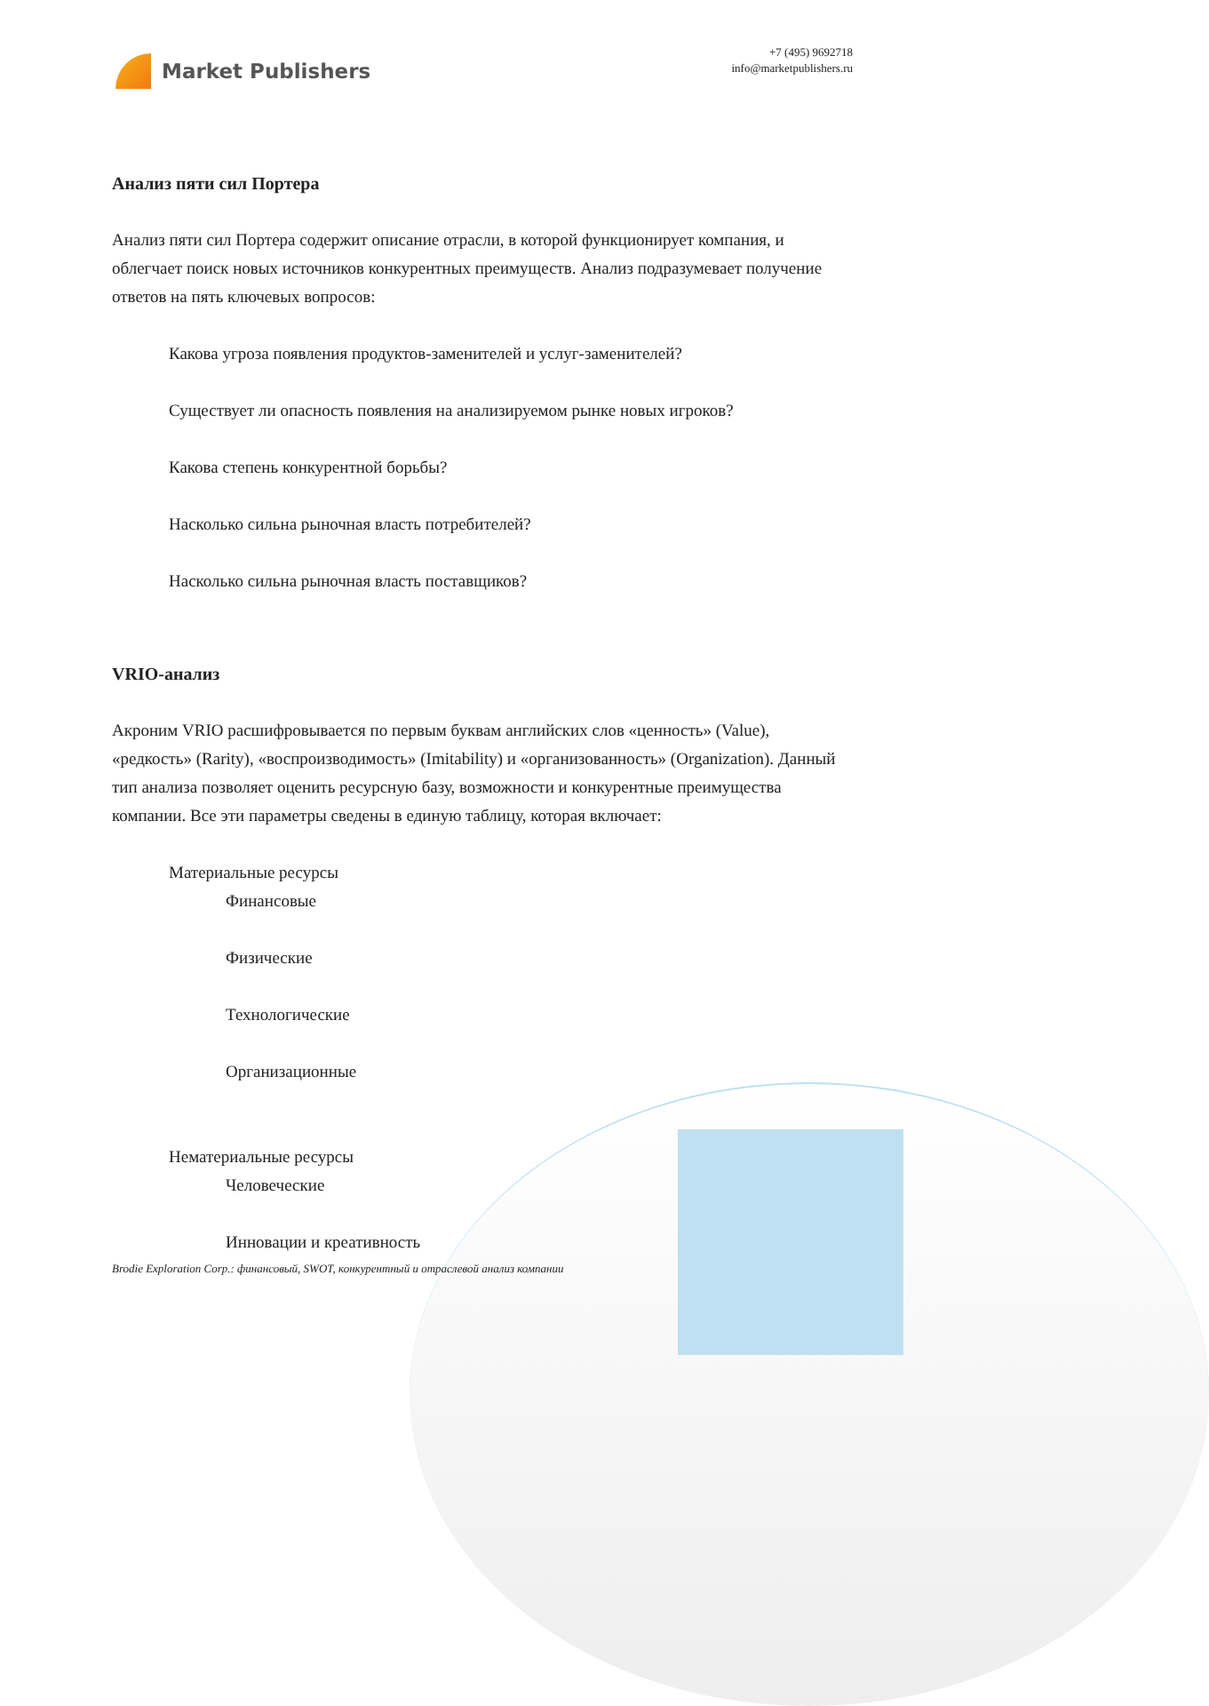Market Publishers
+7 (495) 9692718
info@marketpublishers.ru
Анализ пяти сил Портера
Анализ пяти сил Портера содержит описание отрасли, в которой функционирует компания, и облегчает поиск новых источников конкурентных преимуществ. Анализ подразумевает получение ответов на пять ключевых вопросов:
Какова угроза появления продуктов-заменителей и услуг-заменителей?
Существует ли опасность появления на анализируемом рынке новых игроков?
Какова степень конкурентной борьбы?
Насколько сильна рыночная власть потребителей?
Насколько сильна рыночная власть поставщиков?
VRIO-анализ
Акроним VRIO расшифровывается по первым буквам английских слов «ценность» (Value), «редкость» (Rarity), «воспроизводимость» (Imitability) и «организованность» (Organization). Данный тип анализа позволяет оценить ресурсную базу, возможности и конкурентные преимущества компании. Все эти параметры сведены в единую таблицу, которая включает:
Материальные ресурсы
Финансовые
Физические
Технологические
Организационные
Нематериальные ресурсы
Человеческие
Инновации и креативность
Brodie Exploration Corp.: финансовый, SWOT, конкурентный и отраслевой анализ компании